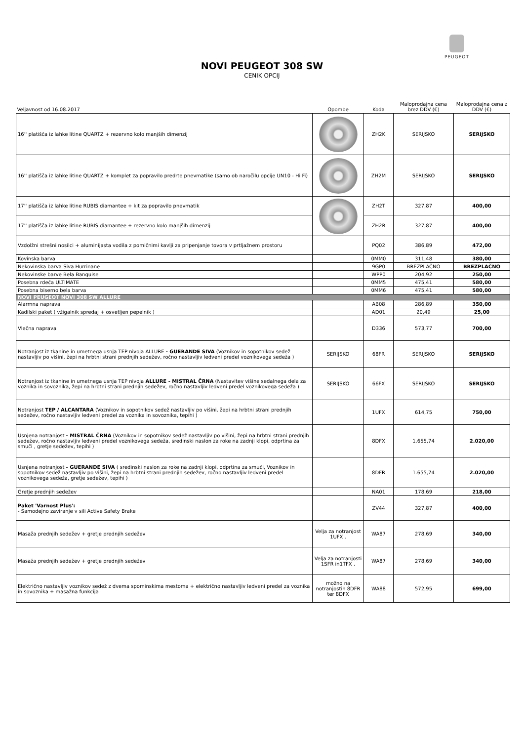PEUGEOT
NOVI PEUGEOT 308 SW
CENIK OPCIJ
| Veljavnost od 16.08.2017 | Opombe | Koda | Maloprodajna cena brez DDV (€) | Maloprodajna cena z DDV (€) |
| --- | --- | --- | --- | --- |
| 16'' platišča iz lahke litine QUARTZ + rezervno kolo manjših dimenzij | | ZH2K | SERIJSKO | SERIJSKO |
| 16'' platišča iz lahke litine QUARTZ + komplet za popravilo predrte pnevmatike (samo ob naročilu opcije UN10 - Hi Fi) | | ZH2M | SERIJSKO | SERIJSKO |
| 17'' platišča iz lahke litine RUBIS diamantee + kit za popravilo pnevmatik | | ZH2T | 327,87 | 400,00 |
| 17'' platišča iz lahke litine RUBIS diamantee + rezervno kolo manjših dimenzij | | ZH2R | 327,87 | 400,00 |
| Vzdolžni strešni nosilci + aluminijasta vodila z pomičnimi kavlji za pripenjanje tovora v prtljažnem prostoru | | PQ02 | 386,89 | 472,00 |
| Kovinska barva | | 0MM0 | 311,48 | 380,00 |
| Nekovinska barva Siva Hurrinane | | 9GP0 | BREZPLAČNO | BREZPLAČNO |
| Nekovinske barve Bela Banquise | | WPP0 | 204,92 | 250,00 |
| Posebna rdeča ULTIMATE | | 0MM5 | 475,41 | 580,00 |
| Posebna biserno bela barva | | 0MM6 | 475,41 | 580,00 |
| NOVI PEUGEOT NOVI 308 SW ALLURE | | | | |
| Alarmna naprava | | AB08 | 286,89 | 350,00 |
| Kadilski paket ( vžigalnik spredaj + osvetljen pepelnik ) | | AD01 | 20,49 | 25,00 |
| Vlečna naprava | | D336 | 573,77 | 700,00 |
| Notranjost iz tkanine in umetnega usnja TEP nivoja ALLURE - GUERANDE SIVA (Voznikov in sopotnikov sedež nastavljiv po višini, žepi na hrbtni strani prednjih sedežev, ročno nastavljiv ledveni predel voznikovega sedeža ) | SERIJSKO | 68FR | SERIJSKO | SERIJSKO |
| Notranjost iz tkanine in umetnega usnja TEP nivoja ALLURE - MISTRAL ČRNA (Nastavitev višine sedalnega dela za voznika in sovoznika, žepi na hrbtni strani prednjih sedežev, ročno nastavljiv ledveni predel voznikovega sedeža ) | SERIJSKO | 66FX | SERIJSKO | SERIJSKO |
| Notranjost TEP / ALCANTARA (Voznikov in sopotnikov sedež nastavljiv po višini, žepi na hrbtni strani prednjih sedežev, ročno nastavljiv ledveni predel za voznika in sovoznika, tepihi ) | | 1UFX | 614,75 | 750,00 |
| Usnjena notranjost - MISTRAL ČRNA (Voznikov in sopotnikov sedež nastavljiv po višini, žepi na hrbtni strani prednjih sedežev, ročno nastavljiv ledveni predel voznikovega sedeža, sredinski naslon za roke na zadnji klopi, odprtina za smuči , gretje sedežev, tepihi ) | | 8DFX | 1.655,74 | 2.020,00 |
| Usnjena notranjost - GUERANDE SIVA ( sredinski naslon za roke na zadnji klopi, odprtina za smuči, Voznikov in sopotnikov sedež nastavljiv po višini, žepi na hrbtni strani prednjih sedežev, ročno nastavljiv ledveni predel voznikovega sedeža, gretje sedežev, tepihi ) | | 8DFR | 1.655,74 | 2.020,00 |
| Gretje prednjih sedežev | | NA01 | 178,69 | 218,00 |
| Paket 'Varnost Plus': - Samodejno zaviranje v sili Active Safety Brake | | ZV44 | 327,87 | 400,00 |
| Masaža prednjih sedežev + gretje prednjih sedežev | Velja za notranjost 1UFX . | WA87 | 278,69 | 340,00 |
| Masaža prednjih sedežev + gretje prednjih sedežev | Velja za notranjosti 1SFR in1TFX . | WA87 | 278,69 | 340,00 |
| Električno nastavljiv voznikov sedež z dvema spominskima mestoma + električno nastavljiv ledveni predel za voznika in sovoznika + masažna funkcija | možno na notranjostih 8DFR ter 8DFX | WA88 | 572,95 | 699,00 |